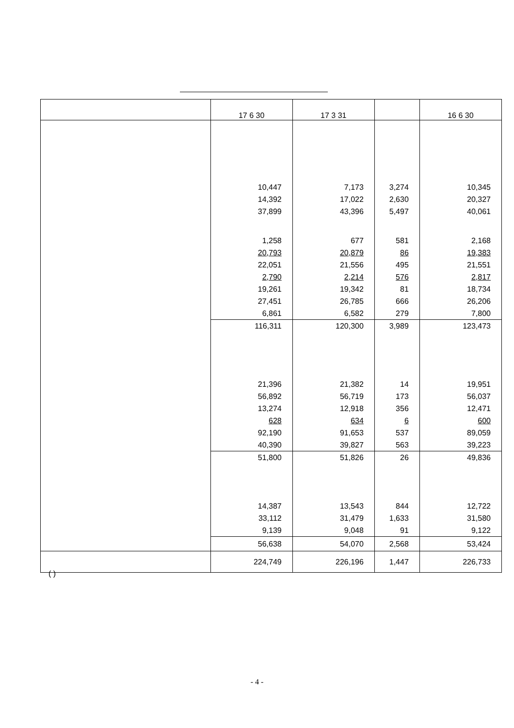| | 17 6 30 | 17 3 31 | | 16 6 30 |
| --- | --- | --- | --- | --- |
| | 10,447 | 7,173 | 3,274 | 10,345 |
| | 14,392 | 17,022 | 2,630 | 20,327 |
| | 37,899 | 43,396 | 5,497 | 40,061 |
| | 1,258 | 677 | 581 | 2,168 |
| | 20,793 | 20,879 | 86 | 19,383 |
| | 22,051 | 21,556 | 495 | 21,551 |
| | 2,790 | 2,214 | 576 | 2,817 |
| | 19,261 | 19,342 | 81 | 18,734 |
| | 27,451 | 26,785 | 666 | 26,206 |
| | 6,861 | 6,582 | 279 | 7,800 |
| | 116,311 | 120,300 | 3,989 | 123,473 |
| | 21,396 | 21,382 | 14 | 19,951 |
| | 56,892 | 56,719 | 173 | 56,037 |
| | 13,274 | 12,918 | 356 | 12,471 |
| | 628 | 634 | 6 | 600 |
| | 92,190 | 91,653 | 537 | 89,059 |
| | 40,390 | 39,827 | 563 | 39,223 |
| | 51,800 | 51,826 | 26 | 49,836 |
| | 14,387 | 13,543 | 844 | 12,722 |
| | 33,112 | 31,479 | 1,633 | 31,580 |
| | 9,139 | 9,048 | 91 | 9,122 |
| | 56,638 | 54,070 | 2,568 | 53,424 |
| | 224,749 | 226,196 | 1,447 | 226,733 |
( )
- 4 -